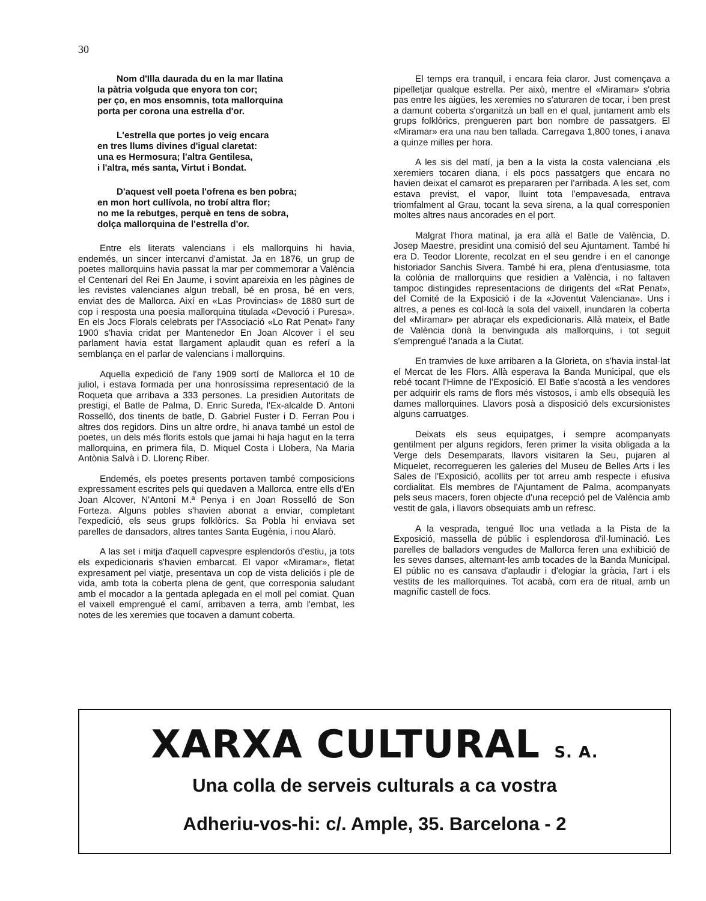30
Nom d'Illa daurada du en la mar llatina
la pàtria volguda que enyora ton cor;
per ço, en mos ensomnis, tota mallorquina
porta per corona una estrella d'or.
L'estrella que portes jo veig encara
en tres llums divines d'igual claretat:
una es Hermosura; l'altra Gentilesa,
i l'altra, més santa, Virtut i Bondat.
D'aquest vell poeta l'ofrena es ben pobra;
en mon hort cullívola, no trobí altra flor;
no me la rebutges, perquè en tens de sobra,
dolça mallorquina de l'estrella d'or.
Entre els literats valencians i els mallorquins hi havia, endemés, un sincer intercanvi d'amistat. Ja en 1876, un grup de poetes mallorquins havia passat la mar per commemorar a València el Centenari del Rei En Jaume, i sovint apareixia en les pàgines de les revistes valencianes algun treball, bé en prosa, bé en vers, enviat des de Mallorca. Així en «Las Provincias» de 1880 surt de cop i resposta una poesia mallorquina titulada «Devoció i Puresa». En els Jocs Florals celebrats per l'Associació «Lo Rat Penat» l'any 1900 s'havia cridat per Mantenedor En Joan Alcover i el seu parlament havia estat llargament aplaudit quan es referí a la semblança en el parlar de valencians i mallorquins.
Aquella expedició de l'any 1909 sortí de Mallorca el 10 de juliol, i estava formada per una honrosíssima representació de la Roqueta que arribava a 333 persones. La presidien Autoritats de prestigi, el Batle de Palma, D. Enric Sureda, l'Ex-alcalde D. Antoni Rosselló, dos tinents de batle, D. Gabriel Fuster i D. Ferran Pou i altres dos regidors. Dins un altre ordre, hi anava també un estol de poetes, un dels més florits estols que jamai hi haja hagut en la terra mallorquina, en primera fila, D. Miquel Costa i Llobera, Na Maria Antònia Salvà i D. Llorenç Riber.
Endemés, els poetes presents portaven també composicions expressament escrites pels qui quedaven a Mallorca, entre ells d'En Joan Alcover, N'Antoni M.ª Penya i en Joan Rosselló de Son Forteza. Alguns pobles s'havien abonat a enviar, completant l'expedició, els seus grups folklòrics. Sa Pobla hi enviava set parelles de dansadors, altres tantes Santa Eugènia, i nou Alarò.
A las set i mitja d'aquell capvespre esplendorós d'estiu, ja tots els expedicionaris s'havien embarcat. El vapor «Miramar», fletat expresament pel viatje, presentava un cop de vista deliciós i ple de vida, amb tota la coberta plena de gent, que corresponia saludant amb el mocador a la gentada aplegada en el moll pel comiat. Quan el vaixell emprengué el camí, arribaven a terra, amb l'embat, les notes de les xeremies que tocaven a damunt coberta.
El temps era tranquil, i encara feia claror. Just començava a pipelletjar qualque estrella. Per això, mentre el «Miramar» s'obria pas entre les aigües, les xeremies no s'aturaren de tocar, i ben prest a damunt coberta s'organitzà un ball en el qual, juntament amb els grups folklòrics, prengueren part bon nombre de passatgers. El «Miramar» era una nau ben tallada. Carregava 1,800 tones, i anava a quinze milles per hora.
A les sis del matí, ja ben a la vista la costa valenciana ,els xeremiers tocaren diana, i els pocs passatgers que encara no havien deixat el camarot es prepararen per l'arribada. A les set, com estava previst, el vapor, lluint tota l'empavesada, entrava triomfalment al Grau, tocant la seva sirena, a la qual corresponien moltes altres naus ancorades en el port.
Malgrat l'hora matinal, ja era allà el Batle de València, D. Josep Maestre, presidint una comisió del seu Ajuntament. També hi era D. Teodor Llorente, recolzat en el seu gendre i en el canonge historiador Sanchis Sivera. També hi era, plena d'entusiasme, tota la colònia de mallorquins que residien a València, i no faltaven tampoc distingides representacions de dirigents del «Rat Penat», del Comité de la Exposició i de la «Joventut Valenciana». Uns i altres, a penes es col·locà la sola del vaixell, inundaren la coberta del «Miramar» per abraçar els expedicionaris. Allà mateix, el Batle de València donà la benvinguda als mallorquins, i tot seguit s'emprengué l'anada a la Ciutat.
En tramvies de luxe arribaren a la Glorieta, on s'havia instal·lat el Mercat de les Flors. Allà esperava la Banda Municipal, que els rebé tocant l'Himne de l'Exposició. El Batle s'acostà a les vendores per adquirir els rams de flors més vistosos, i amb ells obsequià les dames mallorquines. Llavors posà a disposició dels excursionistes alguns carruatges.
Deixats els seus equipatges, i sempre acompanyats gentilment per alguns regidors, feren primer la visita obligada a la Verge dels Desemparats, llavors visitaren la Seu, pujaren al Miquelet, recorregueren les galeries del Museu de Belles Arts i les Sales de l'Exposició, acollits per tot arreu amb respecte i efusiva cordialitat. Els membres de l'Ajuntament de Palma, acompanyats pels seus macers, foren objecte d'una recepció pel de València amb vestit de gala, i llavors obsequiats amb un refresc.
A la vesprada, tengué lloc una vetlada a la Pista de la Exposició, massella de públic i esplendorosa d'il·luminació. Les parelles de balladors vengudes de Mallorca feren una exhibició de les seves danses, alternant-les amb tocades de la Banda Municipal. El públic no es cansava d'aplaudir i d'elogiar la gràcia, l'art i els vestits de les mallorquines. Tot acabà, com era de ritual, amb un magnífic castell de focs.
XARXA CULTURAL S. A.
Una colla de serveis culturals a ca vostra
Adheriu-vos-hi: c/. Ample, 35. Barcelona - 2